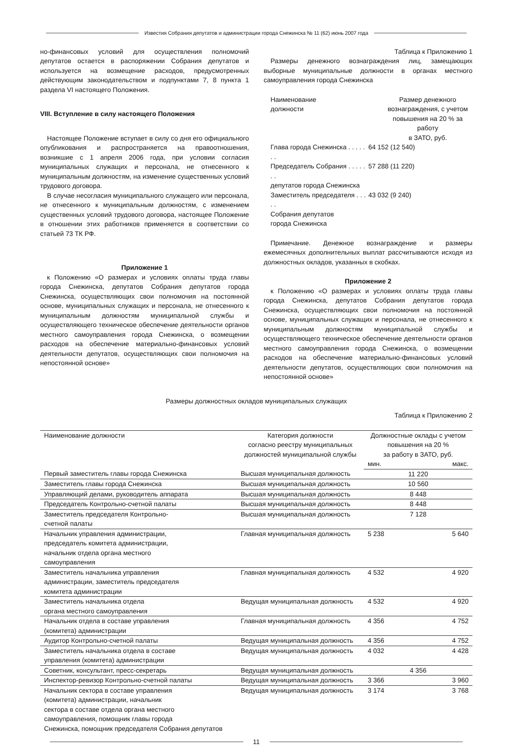Известия Собрания депутатов и администрации города Снежинска № 11 (62) июнь 2007 года
но-финансовых условий для осуществления полномочий депутатов остается в распоряжении Собрания депутатов и используется на возмещение расходов, предусмотренных действующим законодательством и подпунктами 7, 8 пункта 1 раздела VI настоящего Положения.
VIII. Вступление в силу настоящего Положения
Настоящее Положение вступает в силу со дня его официального опубликования и распространяется на правоотношения, возникшие с 1 апреля 2006 года, при условии согласия муниципальных служащих и персонала, не отнесенного к муниципальным должностям, на изменение существенных условий трудового договора.
В случае несогласия муниципального служащего или персонала, не отнесенного к муниципальным должностям, с изменением существенных условий трудового договора, настоящее Положение в отношении этих работников применяется в соответствии со статьей 73 ТК РФ.
Приложение 1
к Положению «О размерах и условиях оплаты труда главы города Снежинска, депутатов Собрания депутатов города Снежинска, осуществляющих свои полномочия на постоянной основе, муниципальных служащих и персонала, не отнесенного к муниципальным должностям муниципальной службы и осуществляющего техническое обеспечение деятельности органов местного самоуправления города Снежинска, о возмещении расходов на обеспечение материально-финансовых условий деятельности депутатов, осуществляющих свои полномочия на непостоянной основе»
Таблица к Приложению 1
Размеры денежного вознаграждения лиц, замещающих выборные муниципальные должности в органах местного самоуправления города Снежинска
| Наименование должности | Размер денежного вознаграждения, с учетом повышения на 20 % за работу в ЗАТО, руб. |
| Глава города Снежинска . . . . . . . | 64 152 (12 540) |
| Председатель Собрания . . . . . . . депутатов города Снежинска | 57 288 (11 220) |
| Заместитель председателя . . . . . Собрания депутатов города Снежинска | 43 032 (9 240) |
Примечание. Денежное вознаграждение и размеры ежемесячных дополнительных выплат рассчитываются исходя из должностных окладов, указанных в скобках.
Приложение 2
к Положению «О размерах и условиях оплаты труда главы города Снежинска, депутатов Собрания депутатов города Снежинска, осуществляющих свои полномочия на постоянной основе, муниципальных служащих и персонала, не отнесенного к муниципальным должностям муниципальной службы и осуществляющего техническое обеспечение деятельности органов местного самоуправления города Снежинска, о возмещении расходов на обеспечение материально-финансовых условий деятельности депутатов, осуществляющих свои полномочия на непостоянной основе»
Размеры должностных окладов муниципальных служащих
Таблица к Приложению 2
| Наименование должности | Категория должности согласно реестру муниципальных должностей муниципальной службы | Должностные оклады с учетом повышения на 20 % за работу в ЗАТО, руб. | |
| --- | --- | --- | --- |
| | | мин. | макс. |
| Первый заместитель главы города Снежинска | Высшая муниципальная должность | 11 220 | |
| Заместитель главы города Снежинска | Высшая муниципальная должность | 10 560 | |
| Управляющий делами, руководитель аппарата | Высшая муниципальная должность | 8 448 | |
| Председатель Контрольно-счетной палаты | Высшая муниципальная должность | 8 448 | |
| Заместитель председателя Контрольно- счетной палаты | Высшая муниципальная должность | 7 128 | |
| Начальник управления администрации, председатель комитета администрации, начальник отдела органа местного самоуправления | Главная муниципальная должность | 5 238 | 5 640 |
| Заместитель начальника управления администрации, заместитель председателя комитета администрации | Главная муниципальная должность | 4 532 | 4 920 |
| Заместитель начальника отдела органа местного самоуправления | Ведущая муниципальная должность | 4 532 | 4 920 |
| Начальник отдела в составе управления (комитета) администрации | Главная муниципальная должность | 4 356 | 4 752 |
| Аудитор Контрольно-счетной палаты | Ведущая муниципальная должность | 4 356 | 4 752 |
| Заместитель начальника отдела в составе управления (комитета) администрации | Ведущая муниципальная должность | 4 032 | 4 428 |
| Советник, консультант, пресс-секретарь | Ведущая муниципальная должность | 4 356 | |
| Инспектор-ревизор Контрольно-счетной палаты | Ведущая муниципальная должность | 3 366 | 3 960 |
| Начальник сектора в составе управления (комитета) администрации, начальник сектора в составе отдела органа местного самоуправления, помощник главы города Снежинска, помощник председателя Собрания депутатов | Ведущая муниципальная должность | 3 174 | 3 768 |
11